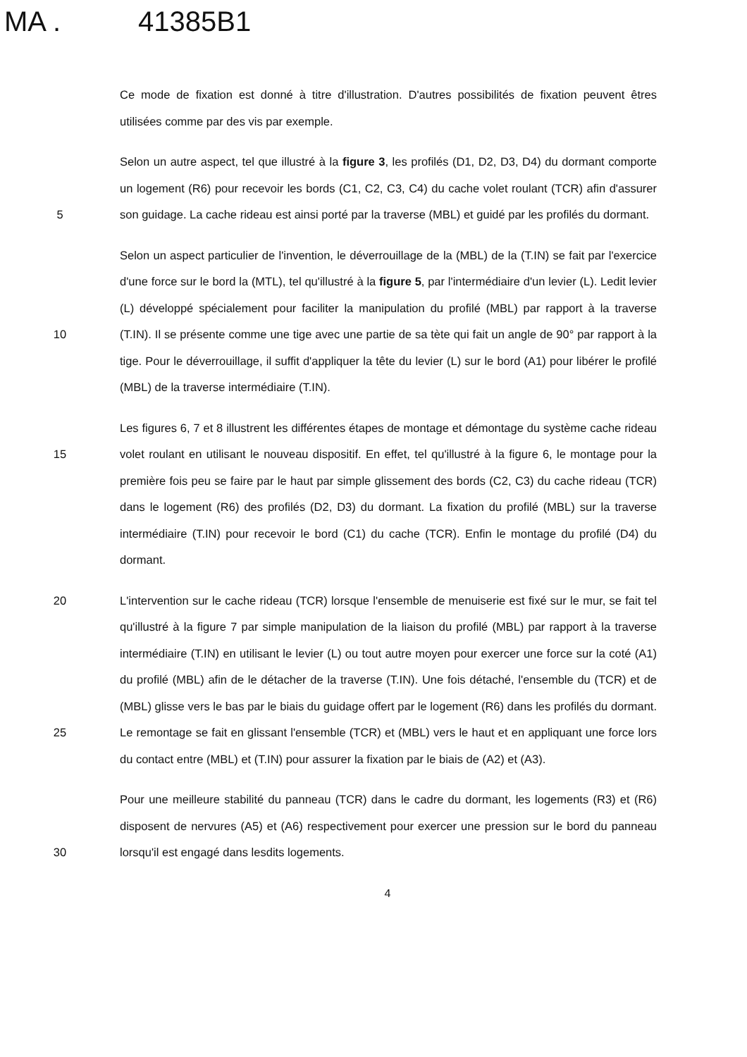MA . 41385B1
Ce mode de fixation est donné à titre d'illustration. D'autres possibilités de fixation peuvent êtres utilisées comme par des vis par exemple.
5 Selon un autre aspect, tel que illustré à la figure 3, les profilés (D1, D2, D3, D4) du dormant comporte un logement (R6) pour recevoir les bords (C1, C2, C3, C4) du cache volet roulant (TCR) afin d'assurer son guidage. La cache rideau est ainsi porté par la traverse (MBL) et guidé par les profilés du dormant.
10 Selon un aspect particulier de l'invention, le déverrouillage de la (MBL) de la (T.IN) se fait par l'exercice d'une force sur le bord la (MTL), tel qu'illustré à la figure 5, par l'intermédiaire d'un levier (L). Ledit levier (L) développé spécialement pour faciliter la manipulation du profilé (MBL) par rapport à la traverse (T.IN). Il se présente comme une tige avec une partie de sa tète qui fait un angle de 90° par rapport à la tige. Pour le déverrouillage, il suffit d'appliquer la tête du levier (L) sur le bord (A1) pour libérer le profilé (MBL) de la traverse intermédiaire (T.IN).
15 Les figures 6, 7 et 8 illustrent les différentes étapes de montage et démontage du système cache rideau volet roulant en utilisant le nouveau dispositif. En effet, tel qu'illustré à la figure 6, le montage pour la première fois peu se faire par le haut par simple glissement des bords (C2, C3) du cache rideau (TCR) dans le logement (R6) des profilés (D2, D3) du dormant. La fixation du profilé (MBL) sur la traverse intermédiaire (T.IN) pour recevoir le bord (C1) du cache (TCR). Enfin le montage du profilé (D4) du dormant.
20
25
L'intervention sur le cache rideau (TCR) lorsque l'ensemble de menuiserie est fixé sur le mur, se fait tel qu'illustré à la figure 7 par simple manipulation de la liaison du profilé (MBL) par rapport à la traverse intermédiaire (T.IN) en utilisant le levier (L) ou tout autre moyen pour exercer une force sur la coté (A1) du profilé (MBL) afin de le détacher de la traverse (T.IN). Une fois détaché, l'ensemble du (TCR) et de (MBL) glisse vers le bas par le biais du guidage offert par le logement (R6) dans les profilés du dormant. Le remontage se fait en glissant l'ensemble (TCR) et (MBL) vers le haut et en appliquant une force lors du contact entre (MBL) et (T.IN) pour assurer la fixation par le biais de (A2) et (A3).
30 Pour une meilleure stabilité du panneau (TCR) dans le cadre du dormant, les logements (R3) et (R6) disposent de nervures (A5) et (A6) respectivement pour exercer une pression sur le bord du panneau lorsqu'il est engagé dans lesdits logements.
4